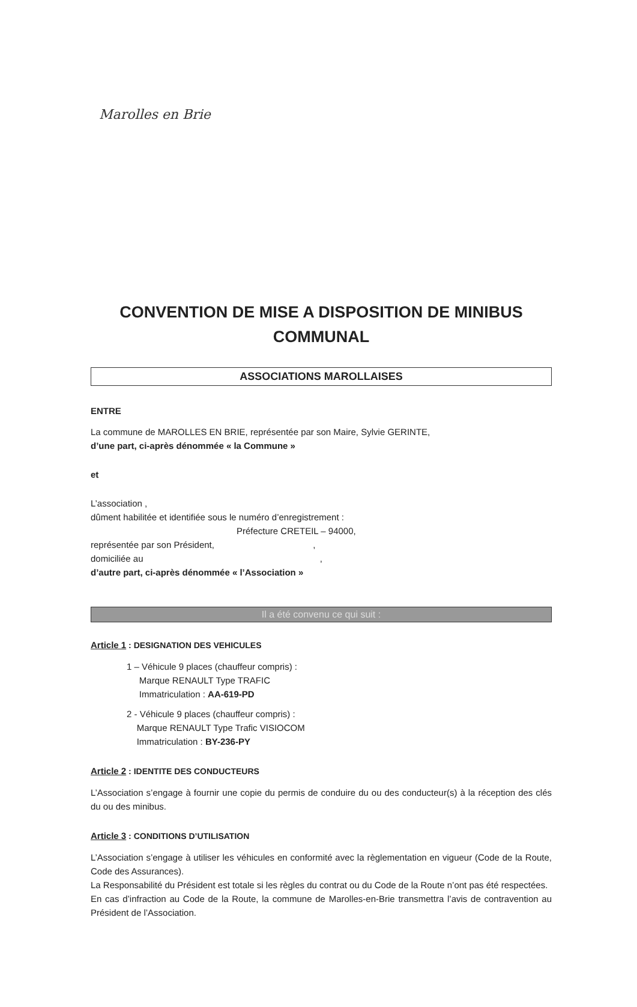Marolles en Brie
CONVENTION DE MISE A DISPOSITION DE MINIBUS COMMUNAL
ASSOCIATIONS MAROLLAISES
ENTRE
La commune de MAROLLES EN BRIE, représentée par son Maire, Sylvie GERINTE,
d’une part, ci-après dénommée « la Commune »
et
L’association ,
dûment habilitée et identifiée sous le numéro d’enregistrement :
Préfecture CRETEIL – 94000,
représentée par son Président, ,
domiciliée au ,
d’autre part, ci-après dénommée « l’Association »
Il a été convenu ce qui suit :
Article 1 : DESIGNATION DES VEHICULES
1 – Véhicule 9 places (chauffeur compris) :
Marque RENAULT Type TRAFIC
Immatriculation : AA-619-PD
2 - Véhicule 9 places (chauffeur compris) :
Marque RENAULT Type Trafic VISIOCOM
Immatriculation : BY-236-PY
Article 2 : IDENTITE DES CONDUCTEURS
L’Association s’engage à fournir une copie du permis de conduire du ou des conducteur(s) à la réception des clés du ou des minibus.
Article 3 : CONDITIONS D’UTILISATION
L’Association s’engage à utiliser les véhicules en conformité avec la règlementation en vigueur (Code de la Route, Code des Assurances).
La Responsabilité du Président est totale si les règles du contrat ou du Code de la Route n’ont pas été respectées.
En cas d’infraction au Code de la Route, la commune de Marolles-en-Brie transmettra l’avis de contravention au Président de l’Association.